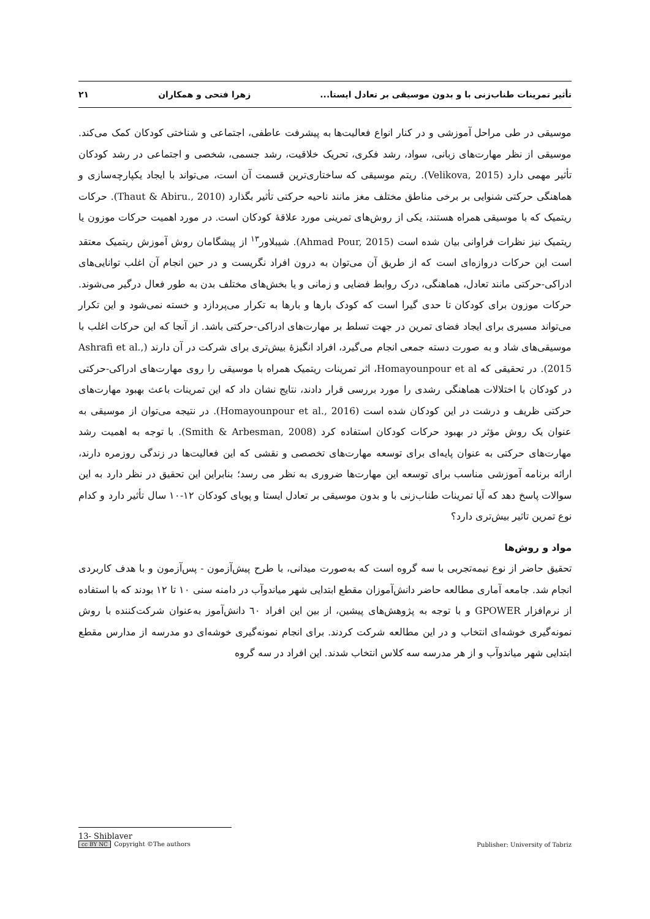تأثیر تمرینات طناب‌زنی با و بدون موسیقی بر تعادل ایستا... زهرا فتحی و همکاران ۲۱
موسیقی در طی مراحل آموزشی و در کنار انواع فعالیت‌ها به پیشرفت عاطفی، اجتماعی و شناختی کودکان کمک می‌کند. موسیقی از نظر مهارت‌های زبانی، سواد، رشد فکری، تحریک خلاقیت، رشد جسمی، شخصی و اجتماعی در رشد کودکان تأثیر مهمی دارد (Velikova, 2015). ریتم موسیقی که ساختاری‌ترین قسمت آن است، می‌تواند با ایجاد یکپارچه‌سازی و هماهنگی حرکتی شنوایی بر برخی مناطق مختلف مغز مانند ناحیه حرکتی تأثیر بگذارد (Thaut & Abiru., 2010). حرکات ریتمیک که با موسیقی همراه هستند، یکی از روش‌های تمرینی مورد علاقهٔ کودکان است. در مورد اهمیت حرکات موزون یا ریتمیک نیز نظرات فراوانی بیان شده است (Ahmad Pour, 2015). شیبلاور<sup>۱۳</sup> از پیشگامان روش آموزش ریتمیک معتقد است این حرکات دروازه‌ای است که از طریق آن می‌توان به درون افراد نگریست و در حین انجام آن اغلب توانایی‌های ادراکی-حرکتی مانند تعادل، هماهنگی، درک روابط فضایی و زمانی و یا بخش‌های مختلف بدن به طور فعال درگیر می‌شوند. حرکات موزون برای کودکان تا حدی گیرا است که کودک بارها و بارها به تکرار می‌پردازد و خسته نمی‌شود و این تکرار می‌تواند مسیری برای ایجاد فضای تمرین در جهت تسلط بر مهارت‌های ادراکی-حرکتی باشد. از آنجا که این حرکات اغلب با موسیقی‌های شاد و به صورت دسته جمعی انجام می‌گیرد، افراد انگیزهٔ بیش‌تری برای شرکت در آن دارند (Ashrafi et al., 2015). در تحقیقی که Homayounpour et al، اثر تمرینات ریتمیک همراه با موسیقی را روی مهارت‌های ادراکی-حرکتی در کودکان با اختلالات هماهنگی رشدی را مورد بررسی قرار دادند، نتایج نشان داد که این تمرینات باعث بهبود مهارت‌های حرکتی ظریف و درشت در این کودکان شده است (Homayounpour et al., 2016). در نتیجه می‌توان از موسیقی به عنوان یک روش مؤثر در بهبود حرکات کودکان استفاده کرد (Smith & Arbesman, 2008). با توجه به اهمیت رشد مهارت‌های حرکتی به عنوان پایه‌ای برای توسعه مهارت‌های تخصصی و نقشی که این فعالیت‌ها در زندگی روزمره دارند، ارائه برنامه آموزشی مناسب برای توسعه این مهارت‌ها ضروری به نظر می رسد؛ بنابراین این تحقیق در نظر دارد به این سوالات پاسخ دهد که آیا تمرینات طناب‌زنی با و بدون موسیقی بر تعادل ایستا و پویای کودکان ۱۲-۱۰ سال تأثیر دارد و کدام نوع تمرین تاثیر بیش‌تری دارد؟
مواد و روش‌ها
تحقیق حاضر از نوع نیمه‌تجربی با سه گروه است که به‌صورت میدانی، با طرح پیش‌آزمون - پس‌آزمون و با هدف کاربردی انجام شد. جامعه آماری مطالعه حاضر دانش‌آموزان مقطع ابتدایی شهر میاندوآب در دامنه سنی ۱۰ تا ۱۲ بودند که با استفاده از نرم‌افزار GPOWER و با توجه به پژوهش‌های پیشین، از بین این افراد ٦٠ دانش‌آموز به‌عنوان شرکت‌کننده با روش نمونه‌گیری خوشه‌ای انتخاب و در این مطالعه شرکت کردند. برای انجام نمونه‌گیری خوشه‌ای دو مدرسه از مدارس مقطع ابتدایی شهر میاندوآب و از هر مدرسه سه کلاس انتخاب شدند. این افراد در سه گروه
13- Shiblaver
cc BY NC Copyright ©The authors Publisher: University of Tabriz